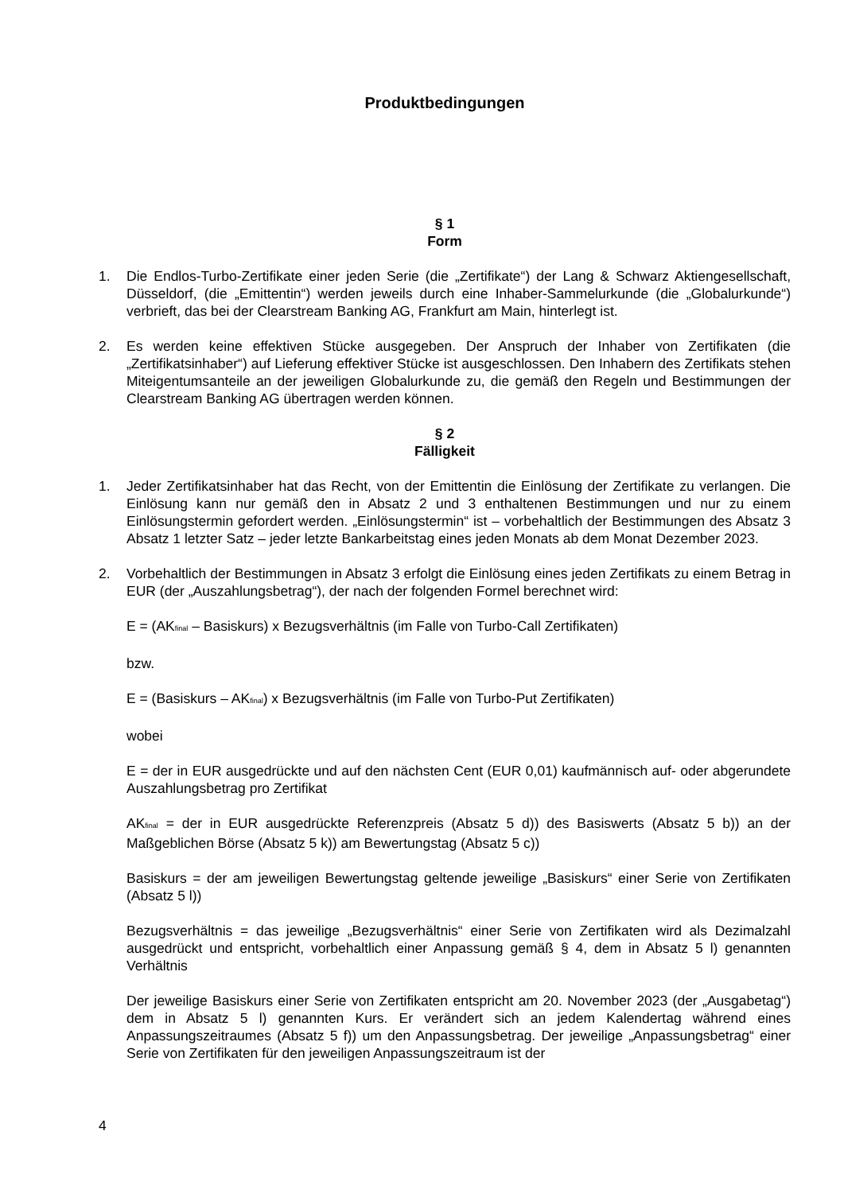Produktbedingungen
§ 1
Form
1. Die Endlos-Turbo-Zertifikate einer jeden Serie (die „Zertifikate“) der Lang & Schwarz Aktiengesellschaft, Düsseldorf, (die „Emittentin“) werden jeweils durch eine Inhaber-Sammelurkunde (die „Globalurkunde“) verbrieft, das bei der Clearstream Banking AG, Frankfurt am Main, hinterlegt ist.
2. Es werden keine effektiven Stücke ausgegeben. Der Anspruch der Inhaber von Zertifikaten (die „Zertifikatsinhaber“) auf Lieferung effektiver Stücke ist ausgeschlossen. Den Inhabern des Zertifikats stehen Miteigentumsanteile an der jeweiligen Globalurkunde zu, die gemäß den Regeln und Bestimmungen der Clearstream Banking AG übertragen werden können.
§ 2
Fälligkeit
1. Jeder Zertifikatsinhaber hat das Recht, von der Emittentin die Einlösung der Zertifikate zu verlangen. Die Einlösung kann nur gemäß den in Absatz 2 und 3 enthaltenen Bestimmungen und nur zu einem Einlösungstermin gefordert werden. „Einlösungstermin“ ist – vorbehaltlich der Bestimmungen des Absatz 3 Absatz 1 letzter Satz – jeder letzte Bankarbeitstag eines jeden Monats ab dem Monat Dezember 2023.
2. Vorbehaltlich der Bestimmungen in Absatz 3 erfolgt die Einlösung eines jeden Zertifikats zu einem Betrag in EUR (der „Auszahlungsbetrag“), der nach der folgenden Formel berechnet wird:
E = (AK<sub>final</sub> – Basiskurs) x Bezugsverhältnis (im Falle von Turbo-Call Zertifikaten)
bzw.
E = (Basiskurs – AK<sub>final</sub>) x Bezugsverhältnis (im Falle von Turbo-Put Zertifikaten)
wobei
E = der in EUR ausgedrückte und auf den nächsten Cent (EUR 0,01) kaufmännisch auf- oder abgerundete Auszahlungsbetrag pro Zertifikat
AK<sub>final</sub> = der in EUR ausgedrückte Referenzpreis (Absatz 5 d)) des Basiswerts (Absatz 5 b)) an der Maßgeblichen Börse (Absatz 5 k)) am Bewertungstag (Absatz 5 c))
Basiskurs = der am jeweiligen Bewertungstag geltende jeweilige „Basiskurs“ einer Serie von Zertifikaten (Absatz 5 l))
Bezugsverhältnis = das jeweilige „Bezugsverhältnis“ einer Serie von Zertifikaten wird als Dezimalzahl ausgedrückt und entspricht, vorbehaltlich einer Anpassung gemäß § 4, dem in Absatz 5 l) genannten Verhältnis
Der jeweilige Basiskurs einer Serie von Zertifikaten entspricht am 20. November 2023 (der „Ausgabetag“) dem in Absatz 5 l) genannten Kurs. Er verändert sich an jedem Kalendertag während eines Anpassungszeitraumes (Absatz 5 f)) um den Anpassungsbetrag. Der jeweilige „Anpassungsbetrag“ einer Serie von Zertifikaten für den jeweiligen Anpassungszeitraum ist der
4